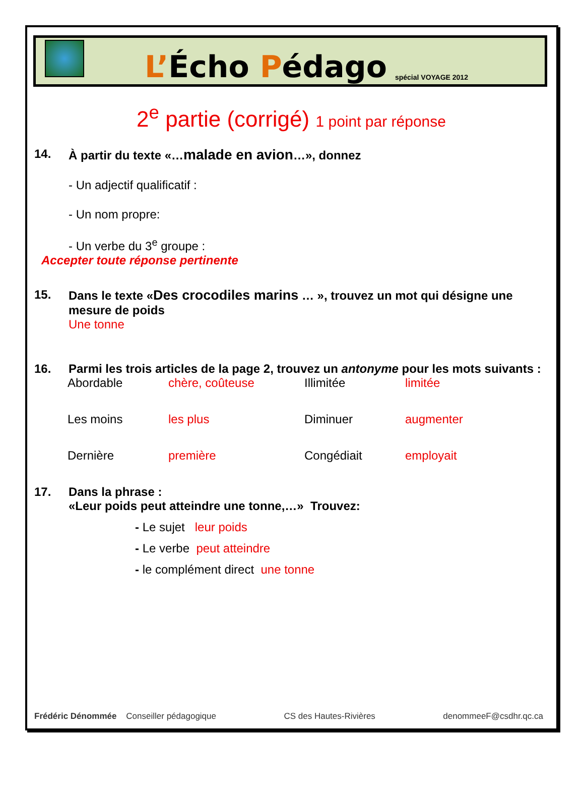L’Écho Pédago
spécial VOYAGE 2012
2<sup>e</sup> partie (corrigé) 1 point par réponse
14. À partir du texte «…malade en avion…», donnez
- Un adjectif qualificatif :
- Un nom propre:
- Un verbe du 3<sup>e</sup> groupe :
Accepter toute réponse pertinente
15. Dans le texte «Des crocodiles marins … », trouvez un mot qui désigne une mesure de poids
Une tonne
16. Parmi les trois articles de la page 2, trouvez un antonyme pour les mots suivants :
| Abordable | chère, coûteuse | Illimitée | limitée |
| Les moins | les plus | Diminuer | augmenter |
| Dernière | première | Congédiait | employait |
17. Dans la phrase :
«Leur poids peut atteindre une tonne,…» Trouvez:
- Le sujet leur poids
- Le verbe peut atteindre
- le complément direct une tonne
Frédéric Dénommée Conseiller pédagogique CS des Hautes-Rivières denommeeF@csdhr.qc.ca